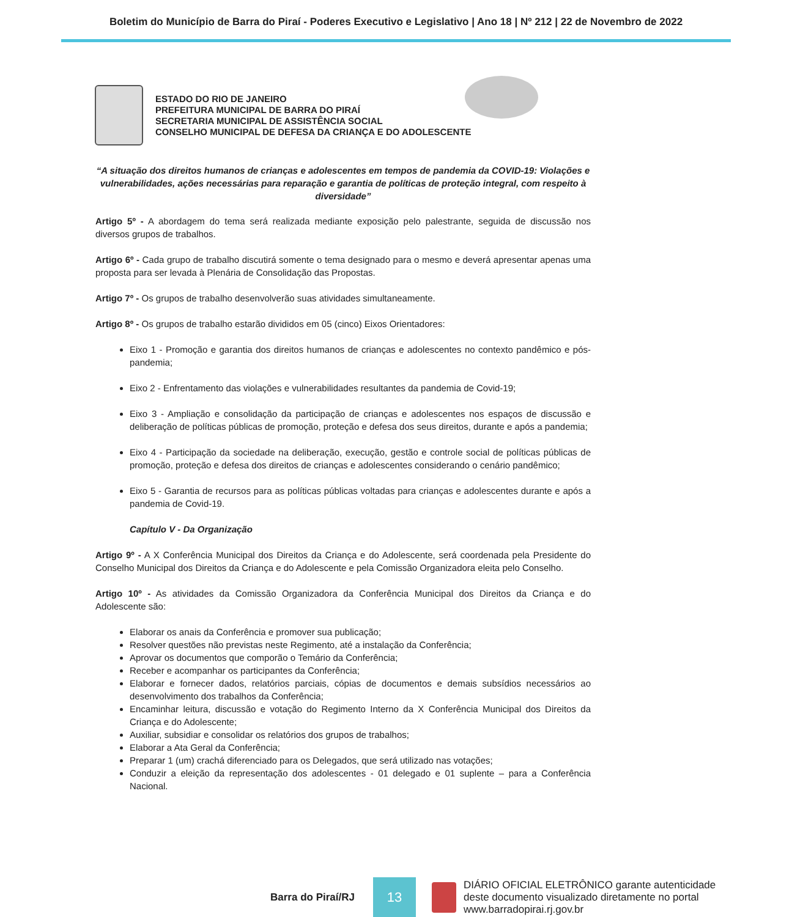Boletim do Município de Barra do Piraí - Poderes Executivo e Legislativo | Ano 18 | Nº 212 | 22 de Novembro de 2022
ESTADO DO RIO DE JANEIRO
PREFEITURA MUNICIPAL DE BARRA DO PIRAÍ
SECRETARIA MUNICIPAL DE ASSISTÊNCIA SOCIAL
CONSELHO MUNICIPAL DE DEFESA DA CRIANÇA E DO ADOLESCENTE
“A situação dos direitos humanos de crianças e adolescentes em tempos de pandemia da COVID-19: Violações e vulnerabilidades, ações necessárias para reparação e garantia de políticas de proteção integral, com respeito à diversidade”
Artigo 5º - A abordagem do tema será realizada mediante exposição pelo palestrante, seguida de discussão nos diversos grupos de trabalhos.
Artigo 6º - Cada grupo de trabalho discutirá somente o tema designado para o mesmo e deverá apresentar apenas uma proposta para ser levada à Plenária de Consolidação das Propostas.
Artigo 7º - Os grupos de trabalho desenvolverão suas atividades simultaneamente.
Artigo 8º - Os grupos de trabalho estarão divididos em 05 (cinco) Eixos Orientadores:
Eixo 1 - Promoção e garantia dos direitos humanos de crianças e adolescentes no contexto pandêmico e pós-pandemia;
Eixo 2 - Enfrentamento das violações e vulnerabilidades resultantes da pandemia de Covid-19;
Eixo 3 - Ampliação e consolidação da participação de crianças e adolescentes nos espaços de discussão e deliberação de políticas públicas de promoção, proteção e defesa dos seus direitos, durante e após a pandemia;
Eixo 4 - Participação da sociedade na deliberação, execução, gestão e controle social de políticas públicas de promoção, proteção e defesa dos direitos de crianças e adolescentes considerando o cenário pandêmico;
Eixo 5 - Garantia de recursos para as políticas públicas voltadas para crianças e adolescentes durante e após a pandemia de Covid-19.
Capítulo V - Da Organização
Artigo 9º - A X Conferência Municipal dos Direitos da Criança e do Adolescente, será coordenada pela Presidente do Conselho Municipal dos Direitos da Criança e do Adolescente e pela Comissão Organizadora eleita pelo Conselho.
Artigo 10º - As atividades da Comissão Organizadora da Conferência Municipal dos Direitos da Criança e do Adolescente são:
Elaborar os anais da Conferência e promover sua publicação;
Resolver questões não previstas neste Regimento, até a instalação da Conferência;
Aprovar os documentos que comporão o Temário da Conferência;
Receber e acompanhar os participantes da Conferência;
Elaborar e fornecer dados, relatórios parciais, cópias de documentos e demais subsídios necessários ao desenvolvimento dos trabalhos da Conferência;
Encaminhar leitura, discussão e votação do Regimento Interno da X Conferência Municipal dos Direitos da Criança e do Adolescente;
Auxiliar, subsidiar e consolidar os relatórios dos grupos de trabalhos;
Elaborar a Ata Geral da Conferência;
Preparar 1 (um) crachá diferenciado para os Delegados, que será utilizado nas votações;
Conduzir a eleição da representação dos adolescentes - 01 delegado e 01 suplente – para a Conferência Nacional.
Barra do Piraí/RJ
13
DIÁRIO OFICIAL ELETRÔNICO garante autenticidade
deste documento visualizado diretamente no portal
www.barradopirai.rj.gov.br